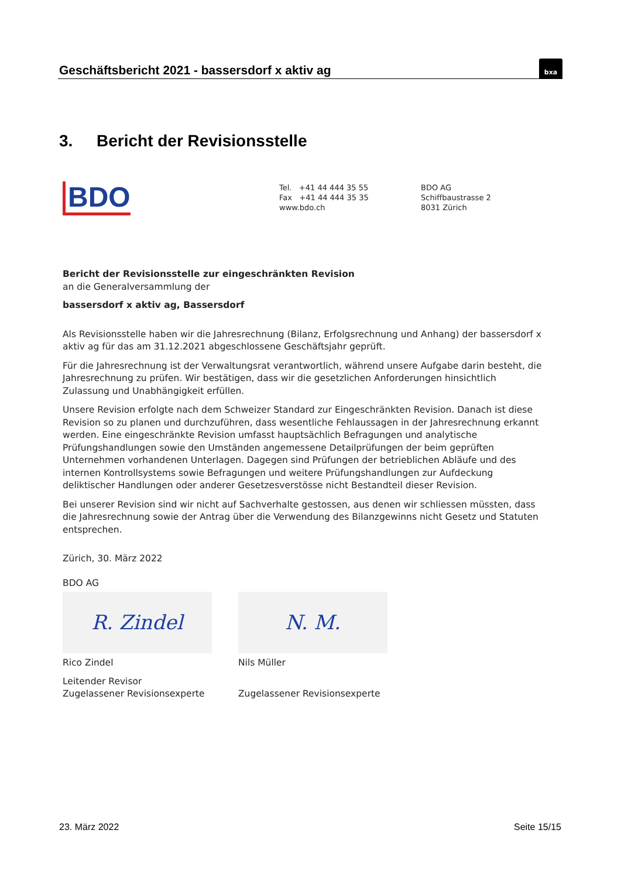Geschäftsbericht 2021 - bassersdorf x aktiv ag
bxa
3. Bericht der Revisionsstelle
BDO
Tel. +41 44 444 35 55
Fax +41 44 444 35 35
www.bdo.ch
BDO AG
Schiffbaustrasse 2
8031 Zürich
Bericht der Revisionsstelle zur eingeschränkten Revision
an die Generalversammlung der
bassersdorf x aktiv ag, Bassersdorf
Als Revisionsstelle haben wir die Jahresrechnung (Bilanz, Erfolgsrechnung und Anhang) der bassersdorf x aktiv ag für das am 31.12.2021 abgeschlossene Geschäftsjahr geprüft.
Für die Jahresrechnung ist der Verwaltungsrat verantwortlich, während unsere Aufgabe darin besteht, die Jahresrechnung zu prüfen. Wir bestätigen, dass wir die gesetzlichen Anforderungen hinsichtlich Zulassung und Unabhängigkeit erfüllen.
Unsere Revision erfolgte nach dem Schweizer Standard zur Eingeschränkten Revision. Danach ist diese Revision so zu planen und durchzuführen, dass wesentliche Fehlaussagen in der Jahresrechnung erkannt werden. Eine eingeschränkte Revision umfasst hauptsächlich Befragungen und analytische Prüfungshandlungen sowie den Umständen angemessene Detailprüfungen der beim geprüften Unternehmen vorhandenen Unterlagen. Dagegen sind Prüfungen der betrieblichen Abläufe und des internen Kontrollsystems sowie Befragungen und weitere Prüfungshandlungen zur Aufdeckung deliktischer Handlungen oder anderer Gesetzesverstösse nicht Bestandteil dieser Revision.
Bei unserer Revision sind wir nicht auf Sachverhalte gestossen, aus denen wir schliessen müssten, dass die Jahresrechnung sowie der Antrag über die Verwendung des Bilanzgewinns nicht Gesetz und Statuten entsprechen.
Zürich, 30. März 2022
BDO AG
R. Zindel
Rico Zindel
Leitender Revisor
Zugelassener Revisionsexperte
N. M.
Nils Müller
Zugelassener Revisionsexperte
23. März 2022 Seite 15/15